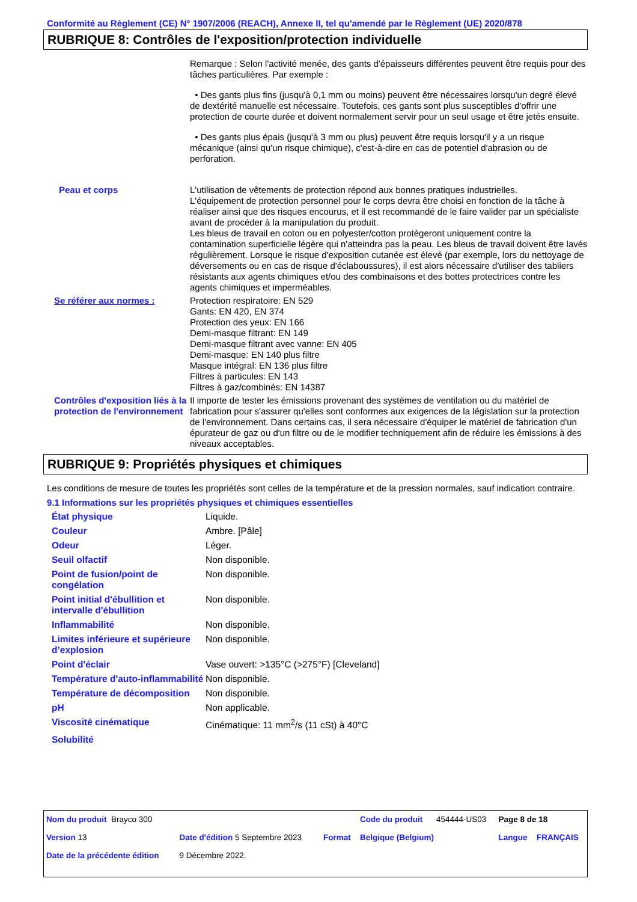Conformité au Règlement (CE) N° 1907/2006 (REACH), Annexe II, tel qu'amendé par le Règlement (UE) 2020/878
RUBRIQUE 8: Contrôles de l'exposition/protection individuelle
| | Remarque : Selon l'activité menée, des gants d'épaisseurs différentes peuvent être requis pour des tâches particulières. Par exemple : • Des gants plus fins (jusqu'à 0,1 mm ou moins) peuvent être nécessaires lorsqu'un degré élevé de dextérité manuelle est nécessaire. Toutefois, ces gants sont plus susceptibles d'offrir une protection de courte durée et doivent normalement servir pour un seul usage et être jetés ensuite. • Des gants plus épais (jusqu'à 3 mm ou plus) peuvent être requis lorsqu'il y a un risque mécanique (ainsi qu'un risque chimique), c'est-à-dire en cas de potentiel d'abrasion ou de perforation. |
| Peau et corps | L'utilisation de vêtements de protection répond aux bonnes pratiques industrielles. L'équipement de protection personnel pour le corps devra être choisi en fonction de la tâche à réaliser ainsi que des risques encourus, et il est recommandé de le faire valider par un spécialiste avant de procéder à la manipulation du produit. Les bleus de travail en coton ou en polyester/cotton protègeront uniquement contre la contamination superficielle légère qui n'atteindra pas la peau. Les bleus de travail doivent être lavés régulièrement. Lorsque le risque d'exposition cutanée est élevé (par exemple, lors du nettoyage de déversements ou en cas de risque d'éclaboussures), il est alors nécessaire d'utiliser des tabliers résistants aux agents chimiques et/ou des combinaisons et des bottes protectrices contre les agents chimiques et imperméables. |
| Se référer aux normes : | Protection respiratoire: EN 529 Gants: EN 420, EN 374 Protection des yeux: EN 166 Demi-masque filtrant: EN 149 Demi-masque filtrant avec vanne: EN 405 Demi-masque: EN 140 plus filtre Masque intégral: EN 136 plus filtre Filtres à particules: EN 143 Filtres à gaz/combinés: EN 14387 |
| Contrôles d'exposition liés à la protection de l'environnement | Il importe de tester les émissions provenant des systèmes de ventilation ou du matériel de fabrication pour s'assurer qu'elles sont conformes aux exigences de la législation sur la protection de l'environnement. Dans certains cas, il sera nécessaire d'équiper le matériel de fabrication d'un épurateur de gaz ou d'un filtre ou de le modifier techniquement afin de réduire les émissions à des niveaux acceptables. |
RUBRIQUE 9: Propriétés physiques et chimiques
Les conditions de mesure de toutes les propriétés sont celles de la température et de la pression normales, sauf indication contraire.
9.1 Informations sur les propriétés physiques et chimiques essentielles
| État physique | Liquide. |
| Couleur | Ambre. [Pâle] |
| Odeur | Léger. |
| Seuil olfactif | Non disponible. |
| Point de fusion/point de congélation | Non disponible. |
| Point initial d'ébullition et intervalle d'ébullition | Non disponible. |
| Inflammabilité | Non disponible. |
| Limites inférieure et supérieure d’explosion | Non disponible. |
| Point d'éclair | Vase ouvert: >135°C (>275°F) [Cleveland] |
| Température d'auto-inflammabilité | Non disponible. |
| Température de décomposition | Non disponible. |
| pH | Non applicable. |
| Viscosité cinématique | Cinématique: 11 mm<sup>2</sup>/s (11 cSt) à 40°C |
| Solubilité | |
| Nom du produit Brayco 300 | | | Code du produit | 454444-US03 | Page 8 de 18 | |
| Version 13 | Date d'édition 5 Septembre 2023 | Format | Belgique (Belgium) | | Langue | FRANÇAIS |
| Date de la précédente édition | 9 Décembre 2022. | | | | | |